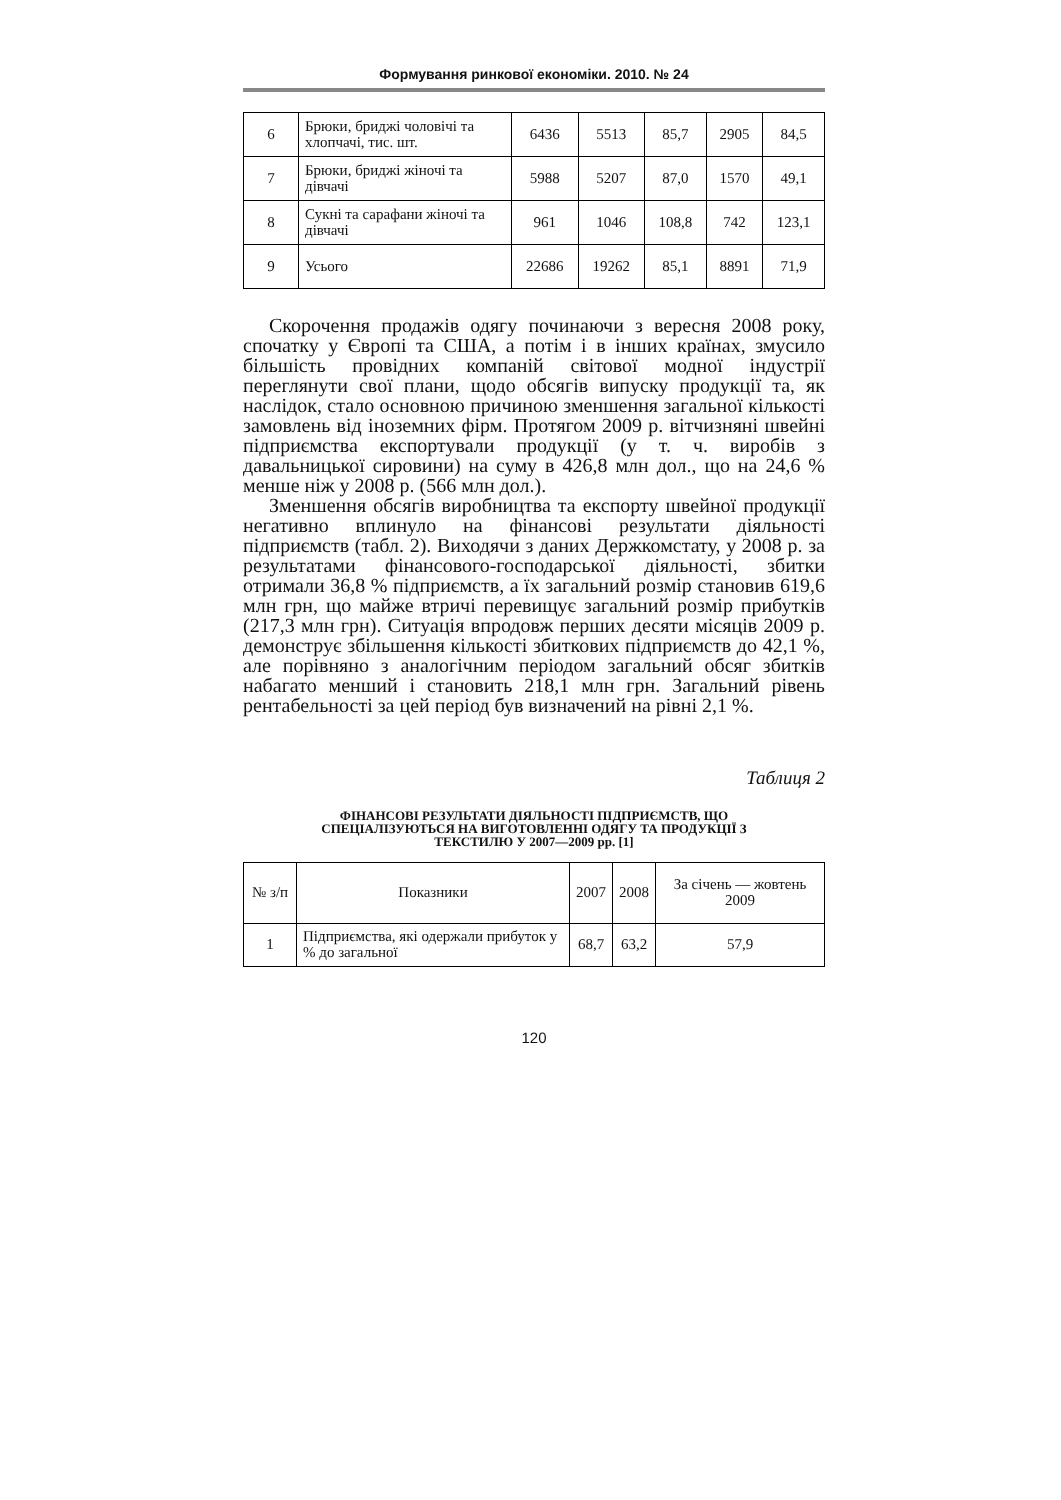Формування ринкової економіки. 2010. № 24
| 6 | Брюки, бриджі чоловічі та хлопчачі, тис. шт. | 6436 | 5513 | 85,7 | 2905 | 84,5 |
| 7 | Брюки, бриджі жіночі та дівчачі | 5988 | 5207 | 87,0 | 1570 | 49,1 |
| 8 | Сукні та сарафани жіночі та дівчачі | 961 | 1046 | 108,8 | 742 | 123,1 |
| 9 | Усього | 22686 | 19262 | 85,1 | 8891 | 71,9 |
Скорочення продажів одягу починаючи з вересня 2008 року, спочатку у Європі та США, а потім і в інших країнах, змусило більшість провідних компаній світової модної індустрії переглянути свої плани, щодо обсягів випуску продукції та, як наслідок, стало основною причиною зменшення загальної кількості замовлень від іноземних фірм. Протягом 2009 р. вітчизняні швейні підприємства експортували продукції (у т. ч. виробів з давальницької сировини) на суму в 426,8 млн дол., що на 24,6 % менше ніж у 2008 р. (566 млн дол.).
Зменшення обсягів виробництва та експорту швейної продукції негативно вплинуло на фінансові результати діяльності підприємств (табл. 2). Виходячи з даних Держкомстату, у 2008 р. за результатами фінансового-господарської діяльності, збитки отримали 36,8 % підприємств, а їх загальний розмір становив 619,6 млн грн, що майже втричі перевищує загальний розмір прибутків (217,3 млн грн). Ситуація впродовж перших десяти місяців 2009 р. демонструє збільшення кількості збиткових підприємств до 42,1 %, але порівняно з аналогічним періодом загальний обсяг збитків набагато менший і становить 218,1 млн грн. Загальний рівень рентабельності за цей період був визначений на рівні 2,1 %.
Таблиця 2
ФІНАНСОВІ РЕЗУЛЬТАТИ ДІЯЛЬНОСТІ ПІДПРИЄМСТВ, ЩО
СПЕЦІАЛІЗУЮТЬСЯ НА ВИГОТОВЛЕННІ ОДЯГУ ТА ПРОДУКЦІЇ З
ТЕКСТИЛЮ У 2007—2009 рр. [1]
| № з/п | Показники | 2007 | 2008 | За січень — жовтень 2009 |
| --- | --- | --- | --- | --- |
| 1 | Підприємства, які одержали прибуток у % до загальної | 68,7 | 63,2 | 57,9 |
120